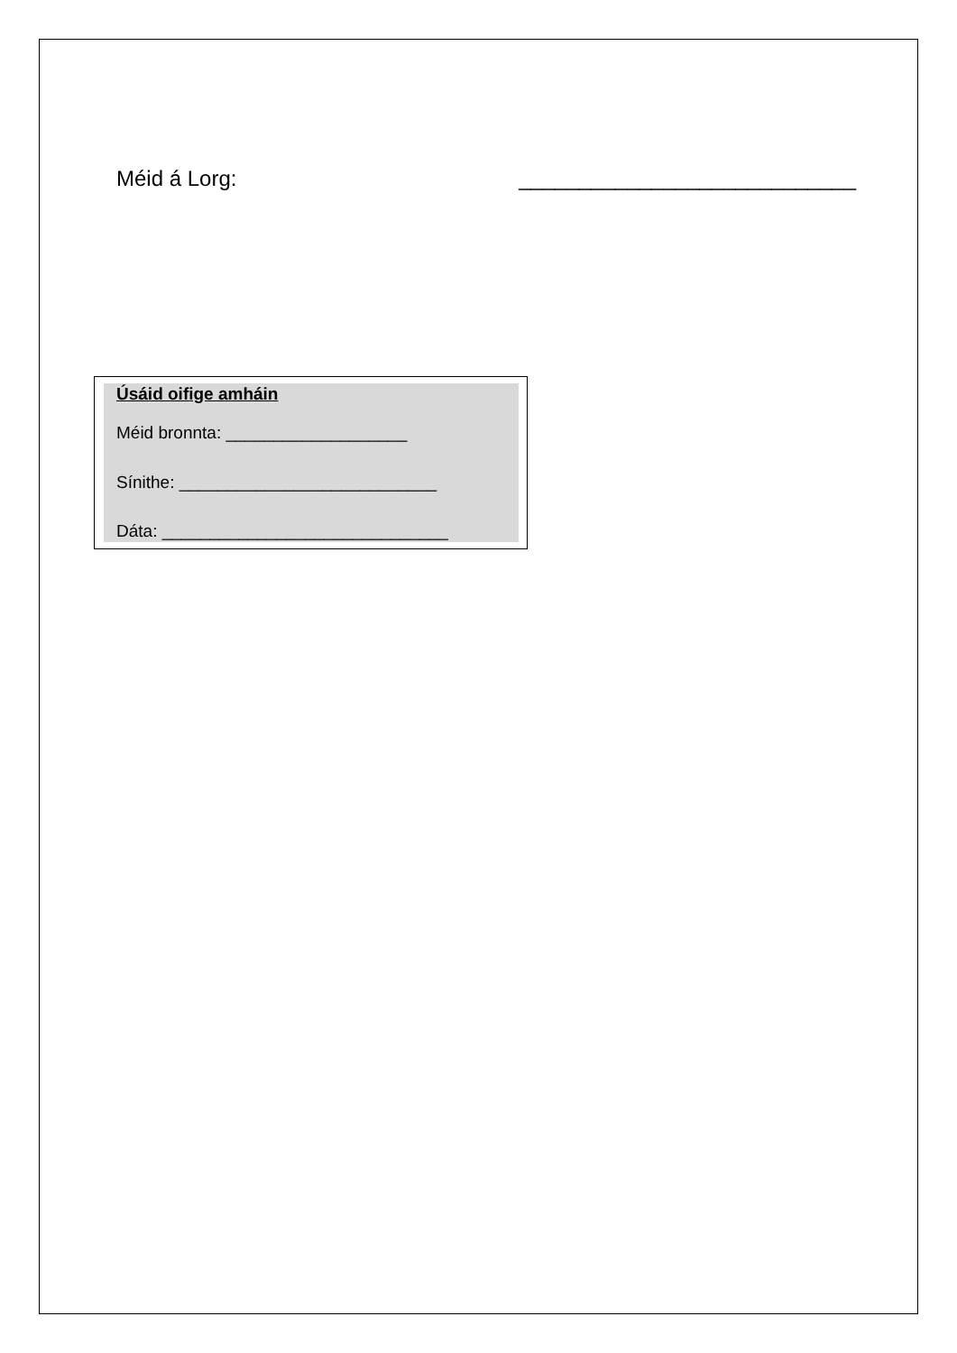Méid á Lorg: ____________________________
Úsáid oifige amháin
Méid bronnta: ___________________
Sínithe: ___________________________
Dáta: ______________________________